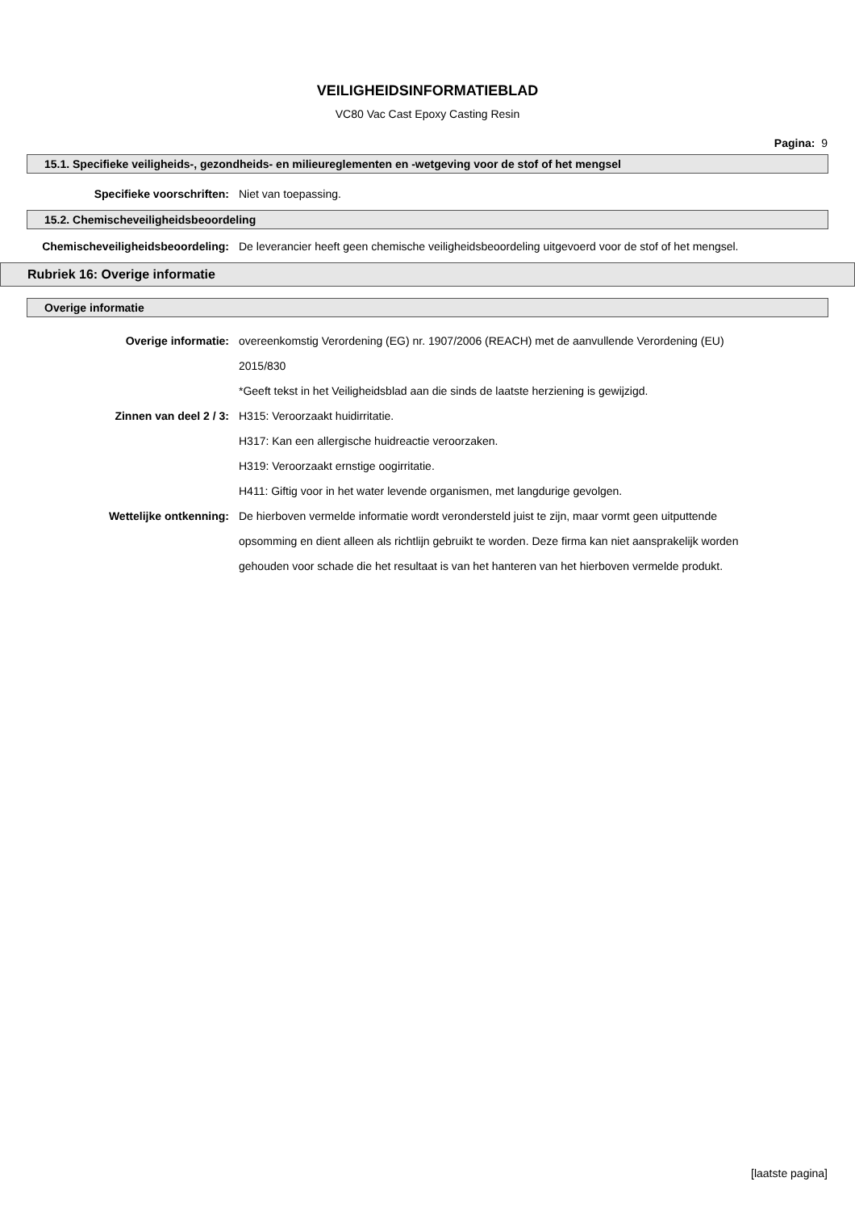VEILIGHEIDSINFORMATIEBLAD
VC80 Vac Cast Epoxy Casting Resin
Pagina: 9
15.1. Specifieke veiligheids-, gezondheids- en milieureglementen en -wetgeving voor de stof of het mengsel
Specifieke voorschriften: Niet van toepassing.
15.2. Chemischeveiligheidsbeoordeling
Chemischeveiligheidsbeoordeling: De leverancier heeft geen chemische veiligheidsbeoordeling uitgevoerd voor de stof of het mengsel.
Rubriek 16: Overige informatie
Overige informatie
Overige informatie: overeenkomstig Verordening (EG) nr. 1907/2006 (REACH) met de aanvullende Verordening (EU) 2015/830
*Geeft tekst in het Veiligheidsblad aan die sinds de laatste herziening is gewijzigd.
Zinnen van deel 2 / 3: H315: Veroorzaakt huidirritatie.
H317: Kan een allergische huidreactie veroorzaken.
H319: Veroorzaakt ernstige oogirritatie.
H411: Giftig voor in het water levende organismen, met langdurige gevolgen.
Wettelijke ontkenning: De hierboven vermelde informatie wordt verondersteld juist te zijn, maar vormt geen uitputtende opsomming en dient alleen als richtlijn gebruikt te worden. Deze firma kan niet aansprakelijk worden gehouden voor schade die het resultaat is van het hanteren van het hierboven vermelde produkt.
[laatste pagina]